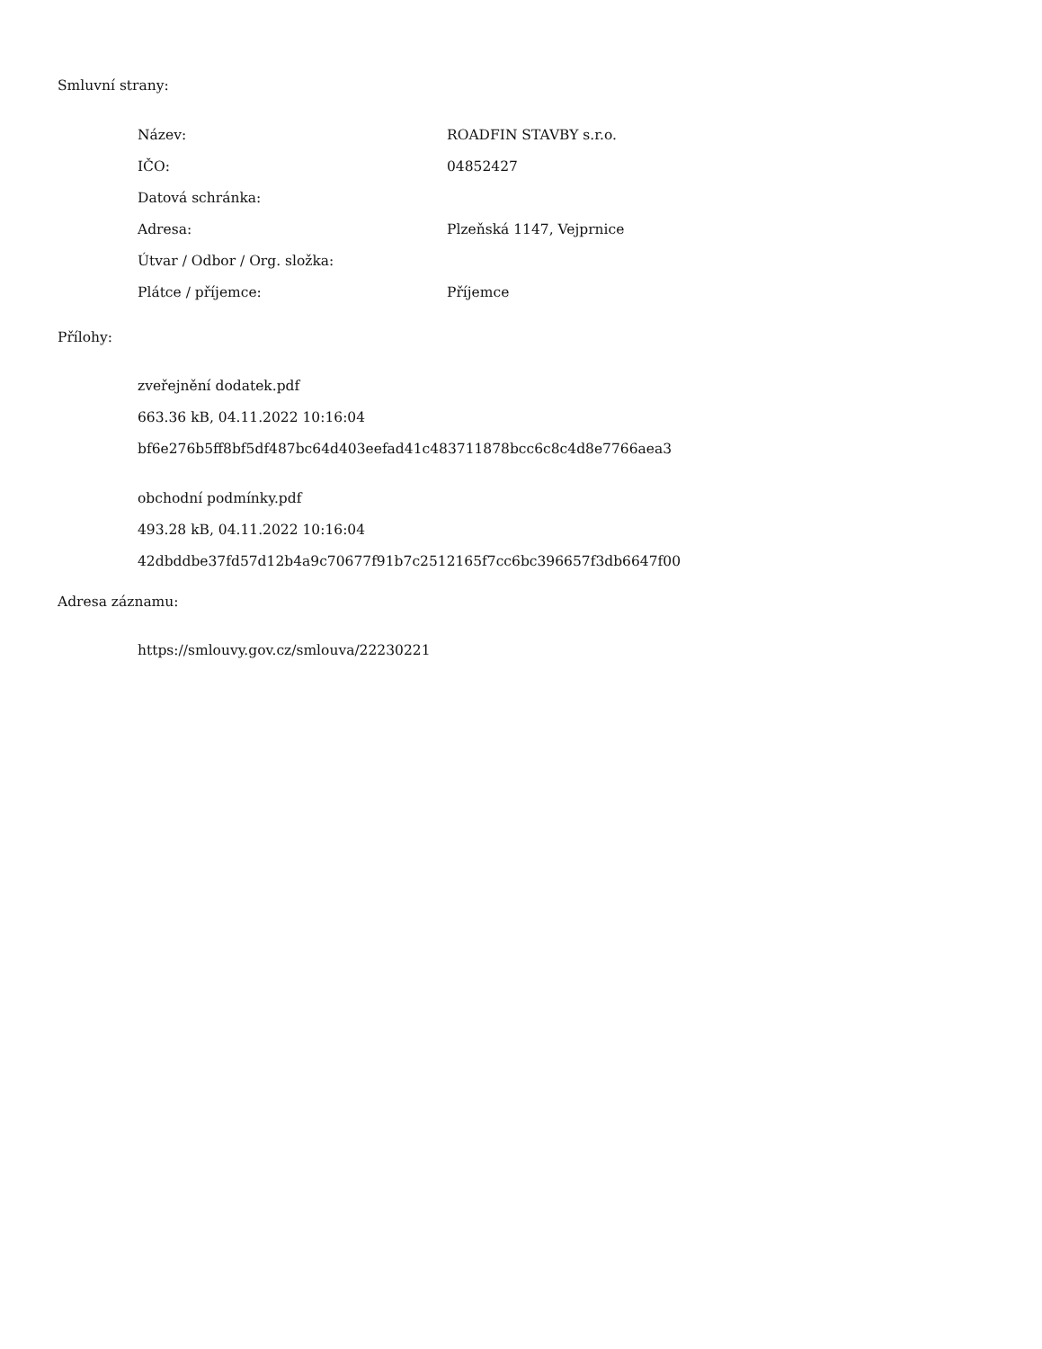Smluvní strany:
| Název: | ROADFIN STAVBY s.r.o. |
| IČO: | 04852427 |
| Datová schránka: | |
| Adresa: | Plzeňská 1147, Vejprnice |
| Útvar / Odbor / Org. složka: | |
| Plátce / příjemce: | Příjemce |
Přílohy:
zveřejnění dodatek.pdf
663.36 kB, 04.11.2022 10:16:04
bf6e276b5ff8bf5df487bc64d403eefad41c483711878bcc6c8c4d8e7766aea3
obchodní podmínky.pdf
493.28 kB, 04.11.2022 10:16:04
42dbddbe37fd57d12b4a9c70677f91b7c2512165f7cc6bc396657f3db6647f00
Adresa záznamu:
https://smlouvy.gov.cz/smlouva/22230221